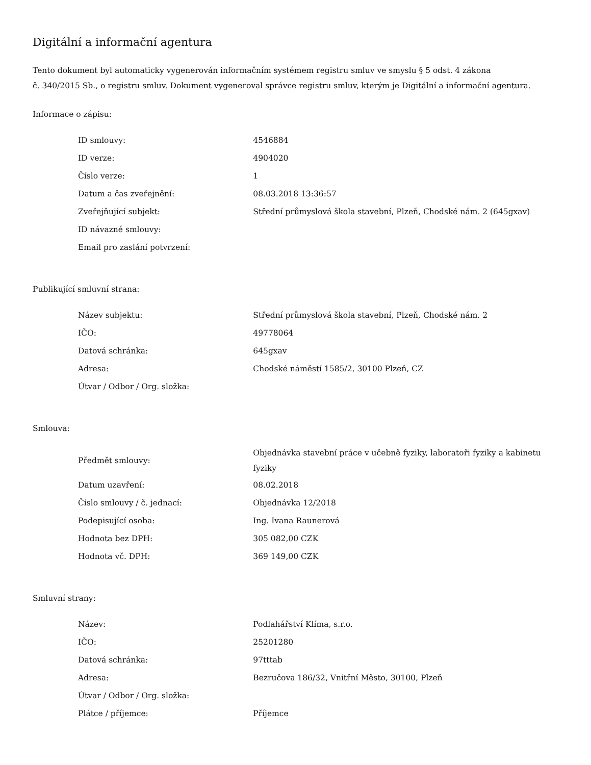Digitální a informační agentura
Tento dokument byl automaticky vygenerován informačním systémem registru smluv ve smyslu § 5 odst. 4 zákona
č. 340/2015 Sb., o registru smluv. Dokument vygeneroval správce registru smluv, kterým je Digitální a informační agentura.
Informace o zápisu:
| ID smlouvy: | 4546884 |
| ID verze: | 4904020 |
| Číslo verze: | 1 |
| Datum a čas zveřejnění: | 08.03.2018 13:36:57 |
| Zveřejňující subjekt: | Střední průmyslová škola stavební, Plzeň, Chodské nám. 2 (645gxav) |
| ID návazné smlouvy: | |
| Email pro zaslání potvrzení: | |
Publikující smluvní strana:
| Název subjektu: | Střední průmyslová škola stavební, Plzeň, Chodské nám. 2 |
| IČO: | 49778064 |
| Datová schránka: | 645gxav |
| Adresa: | Chodské náměstí 1585/2, 30100 Plzeň, CZ |
| Útvar / Odbor / Org. složka: | |
Smlouva:
| Předmět smlouvy: | Objednávka stavební práce v učebně fyziky, laboratoři fyziky a kabinetu fyziky |
| Datum uzavření: | 08.02.2018 |
| Číslo smlouvy / č. jednací: | Objednávka 12/2018 |
| Podepisující osoba: | Ing. Ivana Raunerová |
| Hodnota bez DPH: | 305 082,00 CZK |
| Hodnota vč. DPH: | 369 149,00 CZK |
Smluvní strany:
| Název: | Podlahářství Klíma, s.r.o. |
| IČO: | 25201280 |
| Datová schránka: | 97tttab |
| Adresa: | Bezručova 186/32, Vnitřní Město, 30100, Plzeň |
| Útvar / Odbor / Org. složka: | |
| Plátce / příjemce: | Příjemce |